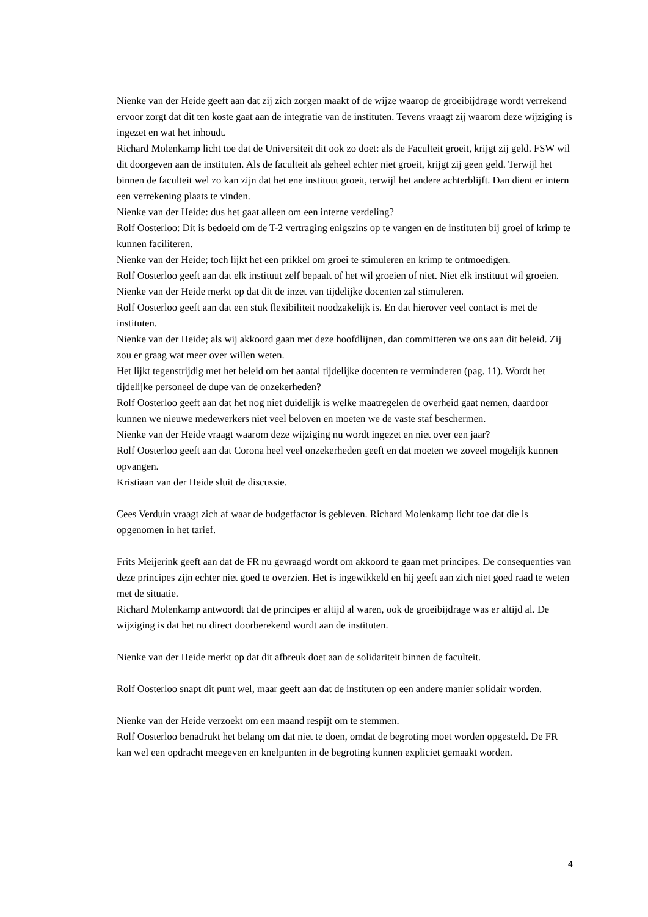Nienke van der Heide geeft aan dat zij zich zorgen maakt of de wijze waarop de groeibijdrage wordt verrekend ervoor zorgt dat dit ten koste gaat aan de integratie van de instituten. Tevens vraagt zij waarom deze wijziging is ingezet en wat het inhoudt.
Richard Molenkamp licht toe dat de Universiteit dit ook zo doet: als de Faculteit groeit, krijgt zij geld. FSW wil dit doorgeven aan de instituten. Als de faculteit als geheel echter niet groeit, krijgt zij geen geld. Terwijl het binnen de faculteit wel zo kan zijn dat het ene instituut groeit, terwijl het andere achterblijft. Dan dient er intern een verrekening plaats te vinden.
Nienke van der Heide: dus het gaat alleen om een interne verdeling?
Rolf Oosterloo: Dit is bedoeld om de T-2 vertraging enigszins op te vangen en de instituten bij groei of krimp te kunnen faciliteren.
Nienke van der Heide; toch lijkt het een prikkel om groei te stimuleren en krimp te ontmoedigen.
Rolf Oosterloo geeft aan dat elk instituut zelf bepaalt of het wil groeien of niet. Niet elk instituut wil groeien.
Nienke van der Heide merkt op dat dit de inzet van tijdelijke docenten zal stimuleren.
Rolf Oosterloo geeft aan dat een stuk flexibiliteit noodzakelijk is. En dat hierover veel contact is met de instituten.
Nienke van der Heide; als wij akkoord gaan met deze hoofdlijnen, dan committeren we ons aan dit beleid. Zij zou er graag wat meer over willen weten.
Het lijkt tegenstrijdig met het beleid om het aantal tijdelijke docenten te verminderen (pag. 11). Wordt het tijdelijke personeel de dupe van de onzekerheden?
Rolf Oosterloo geeft aan dat het nog niet duidelijk is welke maatregelen de overheid gaat nemen, daardoor kunnen we nieuwe medewerkers niet veel beloven en moeten we de vaste staf beschermen.
Nienke van der Heide vraagt waarom deze wijziging nu wordt ingezet en niet over een jaar?
Rolf Oosterloo geeft aan dat Corona heel veel onzekerheden geeft en dat moeten we zoveel mogelijk kunnen opvangen.
Kristiaan van der Heide sluit de discussie.
Cees Verduin vraagt zich af waar de budgetfactor is gebleven. Richard Molenkamp licht toe dat die is opgenomen in het tarief.
Frits Meijerink geeft aan dat de FR nu gevraagd wordt om akkoord te gaan met principes. De consequenties van deze principes zijn echter niet goed te overzien. Het is ingewikkeld en hij geeft aan zich niet goed raad te weten met de situatie.
Richard Molenkamp antwoordt dat de principes er altijd al waren, ook de groeibijdrage was er altijd al. De wijziging is dat het nu direct doorberekend wordt aan de instituten.
Nienke van der Heide merkt op dat dit afbreuk doet aan de solidariteit binnen de faculteit.
Rolf Oosterloo snapt dit punt wel, maar geeft aan dat de instituten op een andere manier solidair worden.
Nienke van der Heide verzoekt om een maand respijt om te stemmen.
Rolf Oosterloo benadrukt het belang om dat niet te doen, omdat de begroting moet worden opgesteld. De FR kan wel een opdracht meegeven en knelpunten in de begroting kunnen expliciet gemaakt worden.
4